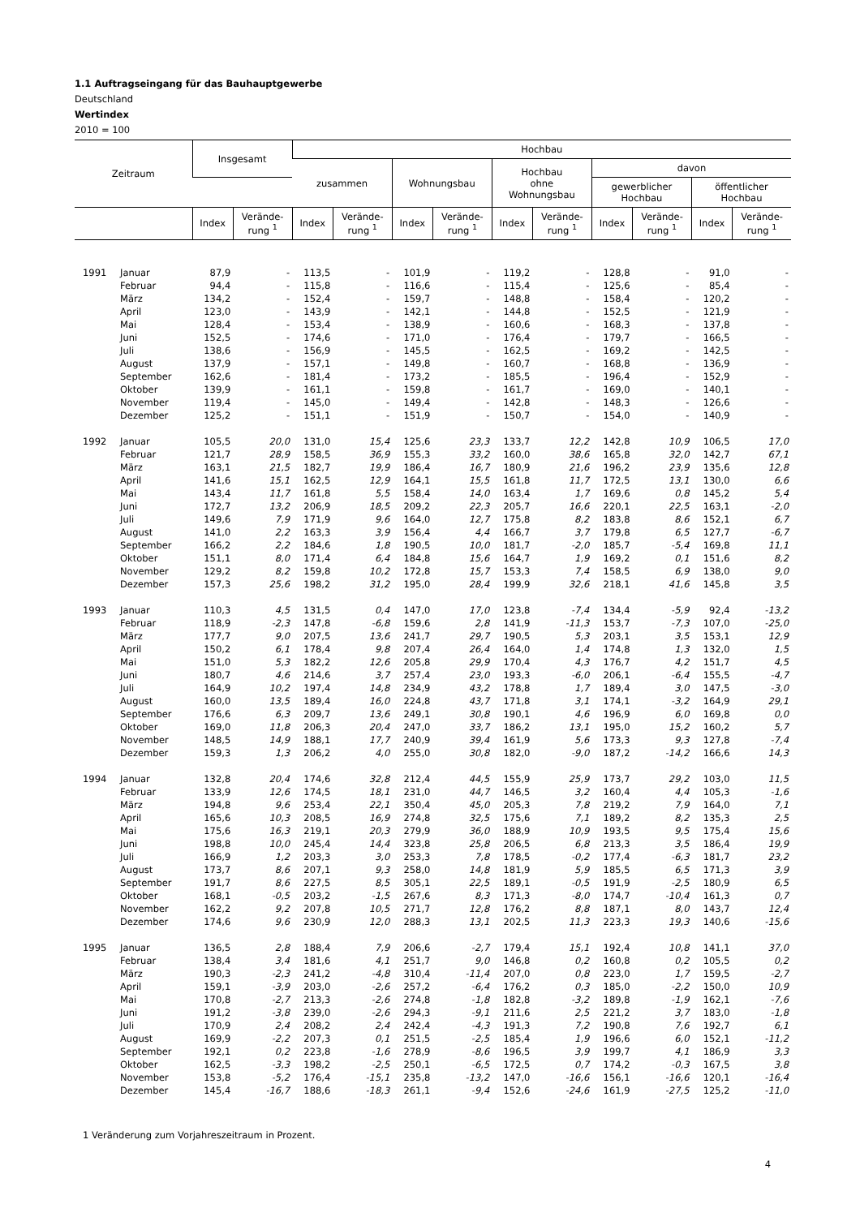1.1 Auftragseingang für das Bauhauptgewerbe
Deutschland
Wertindex
2010 = 100
| Zeitraum | | Insgesamt | | Hochbau | | | | | | | | | |
| --- | --- | --- | --- | --- | --- | --- | --- | --- | --- | --- | --- | --- | --- |
| | | | | zusammen | | Wohnungsbau | | Hochbau ohne Wohnungsbau | | davon | | | |
| | | | | | | | | | | gewerblicher Hochbau | | öffentlicher Hochbau | |
| | | Index | Verände- rung <sup>1</sup> | Index | Verände- rung <sup>1</sup> | Index | Verände- rung <sup>1</sup> | Index | Verände- rung <sup>1</sup> | Index | Verände- rung <sup>1</sup> | Index | Verände- rung <sup>1</sup> |
| 1991 | Januar | 87,9 | - | 113,5 | - | 101,9 | - | 119,2 | - | 128,8 | - | 91,0 | - |
| | Februar | 94,4 | - | 115,8 | - | 116,6 | - | 115,4 | - | 125,6 | - | 85,4 | - |
| | März | 134,2 | - | 152,4 | - | 159,7 | - | 148,8 | - | 158,4 | - | 120,2 | - |
| | April | 123,0 | - | 143,9 | - | 142,1 | - | 144,8 | - | 152,5 | - | 121,9 | - |
| | Mai | 128,4 | - | 153,4 | - | 138,9 | - | 160,6 | - | 168,3 | - | 137,8 | - |
| | Juni | 152,5 | - | 174,6 | - | 171,0 | - | 176,4 | - | 179,7 | - | 166,5 | - |
| | Juli | 138,6 | - | 156,9 | - | 145,5 | - | 162,5 | - | 169,2 | - | 142,5 | - |
| | August | 137,9 | - | 157,1 | - | 149,8 | - | 160,7 | - | 168,8 | - | 136,9 | - |
| | September | 162,6 | - | 181,4 | - | 173,2 | - | 185,5 | - | 196,4 | - | 152,9 | - |
| | Oktober | 139,9 | - | 161,1 | - | 159,8 | - | 161,7 | - | 169,0 | - | 140,1 | - |
| | November | 119,4 | - | 145,0 | - | 149,4 | - | 142,8 | - | 148,3 | - | 126,6 | - |
| | Dezember | 125,2 | - | 151,1 | - | 151,9 | - | 150,7 | - | 154,0 | - | 140,9 | - |
| 1992 | Januar | 105,5 | 20,0 | 131,0 | 15,4 | 125,6 | 23,3 | 133,7 | 12,2 | 142,8 | 10,9 | 106,5 | 17,0 |
| | Februar | 121,7 | 28,9 | 158,5 | 36,9 | 155,3 | 33,2 | 160,0 | 38,6 | 165,8 | 32,0 | 142,7 | 67,1 |
| | März | 163,1 | 21,5 | 182,7 | 19,9 | 186,4 | 16,7 | 180,9 | 21,6 | 196,2 | 23,9 | 135,6 | 12,8 |
| | April | 141,6 | 15,1 | 162,5 | 12,9 | 164,1 | 15,5 | 161,8 | 11,7 | 172,5 | 13,1 | 130,0 | 6,6 |
| | Mai | 143,4 | 11,7 | 161,8 | 5,5 | 158,4 | 14,0 | 163,4 | 1,7 | 169,6 | 0,8 | 145,2 | 5,4 |
| | Juni | 172,7 | 13,2 | 206,9 | 18,5 | 209,2 | 22,3 | 205,7 | 16,6 | 220,1 | 22,5 | 163,1 | -2,0 |
| | Juli | 149,6 | 7,9 | 171,9 | 9,6 | 164,0 | 12,7 | 175,8 | 8,2 | 183,8 | 8,6 | 152,1 | 6,7 |
| | August | 141,0 | 2,2 | 163,3 | 3,9 | 156,4 | 4,4 | 166,7 | 3,7 | 179,8 | 6,5 | 127,7 | -6,7 |
| | September | 166,2 | 2,2 | 184,6 | 1,8 | 190,5 | 10,0 | 181,7 | -2,0 | 185,7 | -5,4 | 169,8 | 11,1 |
| | Oktober | 151,1 | 8,0 | 171,4 | 6,4 | 184,8 | 15,6 | 164,7 | 1,9 | 169,2 | 0,1 | 151,6 | 8,2 |
| | November | 129,2 | 8,2 | 159,8 | 10,2 | 172,8 | 15,7 | 153,3 | 7,4 | 158,5 | 6,9 | 138,0 | 9,0 |
| | Dezember | 157,3 | 25,6 | 198,2 | 31,2 | 195,0 | 28,4 | 199,9 | 32,6 | 218,1 | 41,6 | 145,8 | 3,5 |
| 1993 | Januar | 110,3 | 4,5 | 131,5 | 0,4 | 147,0 | 17,0 | 123,8 | -7,4 | 134,4 | -5,9 | 92,4 | -13,2 |
| | Februar | 118,9 | -2,3 | 147,8 | -6,8 | 159,6 | 2,8 | 141,9 | -11,3 | 153,7 | -7,3 | 107,0 | -25,0 |
| | März | 177,7 | 9,0 | 207,5 | 13,6 | 241,7 | 29,7 | 190,5 | 5,3 | 203,1 | 3,5 | 153,1 | 12,9 |
| | April | 150,2 | 6,1 | 178,4 | 9,8 | 207,4 | 26,4 | 164,0 | 1,4 | 174,8 | 1,3 | 132,0 | 1,5 |
| | Mai | 151,0 | 5,3 | 182,2 | 12,6 | 205,8 | 29,9 | 170,4 | 4,3 | 176,7 | 4,2 | 151,7 | 4,5 |
| | Juni | 180,7 | 4,6 | 214,6 | 3,7 | 257,4 | 23,0 | 193,3 | -6,0 | 206,1 | -6,4 | 155,5 | -4,7 |
| | Juli | 164,9 | 10,2 | 197,4 | 14,8 | 234,9 | 43,2 | 178,8 | 1,7 | 189,4 | 3,0 | 147,5 | -3,0 |
| | August | 160,0 | 13,5 | 189,4 | 16,0 | 224,8 | 43,7 | 171,8 | 3,1 | 174,1 | -3,2 | 164,9 | 29,1 |
| | September | 176,6 | 6,3 | 209,7 | 13,6 | 249,1 | 30,8 | 190,1 | 4,6 | 196,9 | 6,0 | 169,8 | 0,0 |
| | Oktober | 169,0 | 11,8 | 206,3 | 20,4 | 247,0 | 33,7 | 186,2 | 13,1 | 195,0 | 15,2 | 160,2 | 5,7 |
| | November | 148,5 | 14,9 | 188,1 | 17,7 | 240,9 | 39,4 | 161,9 | 5,6 | 173,3 | 9,3 | 127,8 | -7,4 |
| | Dezember | 159,3 | 1,3 | 206,2 | 4,0 | 255,0 | 30,8 | 182,0 | -9,0 | 187,2 | -14,2 | 166,6 | 14,3 |
| 1994 | Januar | 132,8 | 20,4 | 174,6 | 32,8 | 212,4 | 44,5 | 155,9 | 25,9 | 173,7 | 29,2 | 103,0 | 11,5 |
| | Februar | 133,9 | 12,6 | 174,5 | 18,1 | 231,0 | 44,7 | 146,5 | 3,2 | 160,4 | 4,4 | 105,3 | -1,6 |
| | März | 194,8 | 9,6 | 253,4 | 22,1 | 350,4 | 45,0 | 205,3 | 7,8 | 219,2 | 7,9 | 164,0 | 7,1 |
| | April | 165,6 | 10,3 | 208,5 | 16,9 | 274,8 | 32,5 | 175,6 | 7,1 | 189,2 | 8,2 | 135,3 | 2,5 |
| | Mai | 175,6 | 16,3 | 219,1 | 20,3 | 279,9 | 36,0 | 188,9 | 10,9 | 193,5 | 9,5 | 175,4 | 15,6 |
| | Juni | 198,8 | 10,0 | 245,4 | 14,4 | 323,8 | 25,8 | 206,5 | 6,8 | 213,3 | 3,5 | 186,4 | 19,9 |
| | Juli | 166,9 | 1,2 | 203,3 | 3,0 | 253,3 | 7,8 | 178,5 | -0,2 | 177,4 | -6,3 | 181,7 | 23,2 |
| | August | 173,7 | 8,6 | 207,1 | 9,3 | 258,0 | 14,8 | 181,9 | 5,9 | 185,5 | 6,5 | 171,3 | 3,9 |
| | September | 191,7 | 8,6 | 227,5 | 8,5 | 305,1 | 22,5 | 189,1 | -0,5 | 191,9 | -2,5 | 180,9 | 6,5 |
| | Oktober | 168,1 | -0,5 | 203,2 | -1,5 | 267,6 | 8,3 | 171,3 | -8,0 | 174,7 | -10,4 | 161,3 | 0,7 |
| | November | 162,2 | 9,2 | 207,8 | 10,5 | 271,7 | 12,8 | 176,2 | 8,8 | 187,1 | 8,0 | 143,7 | 12,4 |
| | Dezember | 174,6 | 9,6 | 230,9 | 12,0 | 288,3 | 13,1 | 202,5 | 11,3 | 223,3 | 19,3 | 140,6 | -15,6 |
| 1995 | Januar | 136,5 | 2,8 | 188,4 | 7,9 | 206,6 | -2,7 | 179,4 | 15,1 | 192,4 | 10,8 | 141,1 | 37,0 |
| | Februar | 138,4 | 3,4 | 181,6 | 4,1 | 251,7 | 9,0 | 146,8 | 0,2 | 160,8 | 0,2 | 105,5 | 0,2 |
| | März | 190,3 | -2,3 | 241,2 | -4,8 | 310,4 | -11,4 | 207,0 | 0,8 | 223,0 | 1,7 | 159,5 | -2,7 |
| | April | 159,1 | -3,9 | 203,0 | -2,6 | 257,2 | -6,4 | 176,2 | 0,3 | 185,0 | -2,2 | 150,0 | 10,9 |
| | Mai | 170,8 | -2,7 | 213,3 | -2,6 | 274,8 | -1,8 | 182,8 | -3,2 | 189,8 | -1,9 | 162,1 | -7,6 |
| | Juni | 191,2 | -3,8 | 239,0 | -2,6 | 294,3 | -9,1 | 211,6 | 2,5 | 221,2 | 3,7 | 183,0 | -1,8 |
| | Juli | 170,9 | 2,4 | 208,2 | 2,4 | 242,4 | -4,3 | 191,3 | 7,2 | 190,8 | 7,6 | 192,7 | 6,1 |
| | August | 169,9 | -2,2 | 207,3 | 0,1 | 251,5 | -2,5 | 185,4 | 1,9 | 196,6 | 6,0 | 152,1 | -11,2 |
| | September | 192,1 | 0,2 | 223,8 | -1,6 | 278,9 | -8,6 | 196,5 | 3,9 | 199,7 | 4,1 | 186,9 | 3,3 |
| | Oktober | 162,5 | -3,3 | 198,2 | -2,5 | 250,1 | -6,5 | 172,5 | 0,7 | 174,2 | -0,3 | 167,5 | 3,8 |
| | November | 153,8 | -5,2 | 176,4 | -15,1 | 235,8 | -13,2 | 147,0 | -16,6 | 156,1 | -16,6 | 120,1 | -16,4 |
| | Dezember | 145,4 | -16,7 | 188,6 | -18,3 | 261,1 | -9,4 | 152,6 | -24,6 | 161,9 | -27,5 | 125,2 | -11,0 |
1 Veränderung zum Vorjahreszeitraum in Prozent.
4